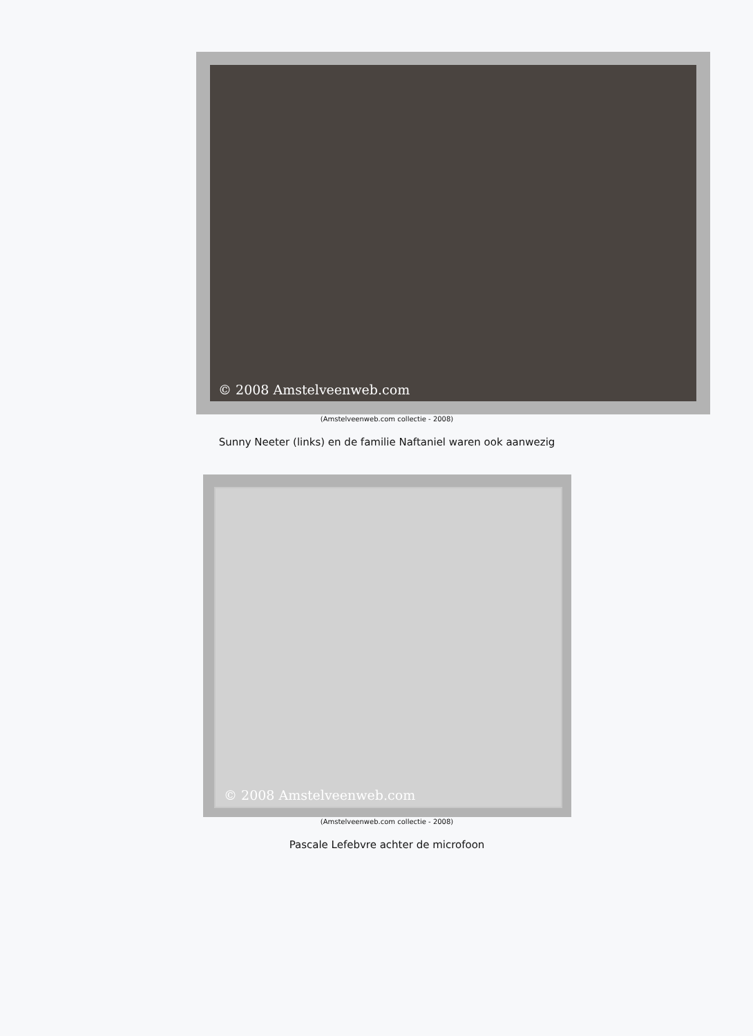© 2008 Amstelveenweb.com
(Amstelveenweb.com collectie - 2008)
Sunny Neeter (links) en de familie Naftaniel waren ook aanwezig
© 2008 Amstelveenweb.com
(Amstelveenweb.com collectie - 2008)
Pascale Lefebvre achter de microfoon